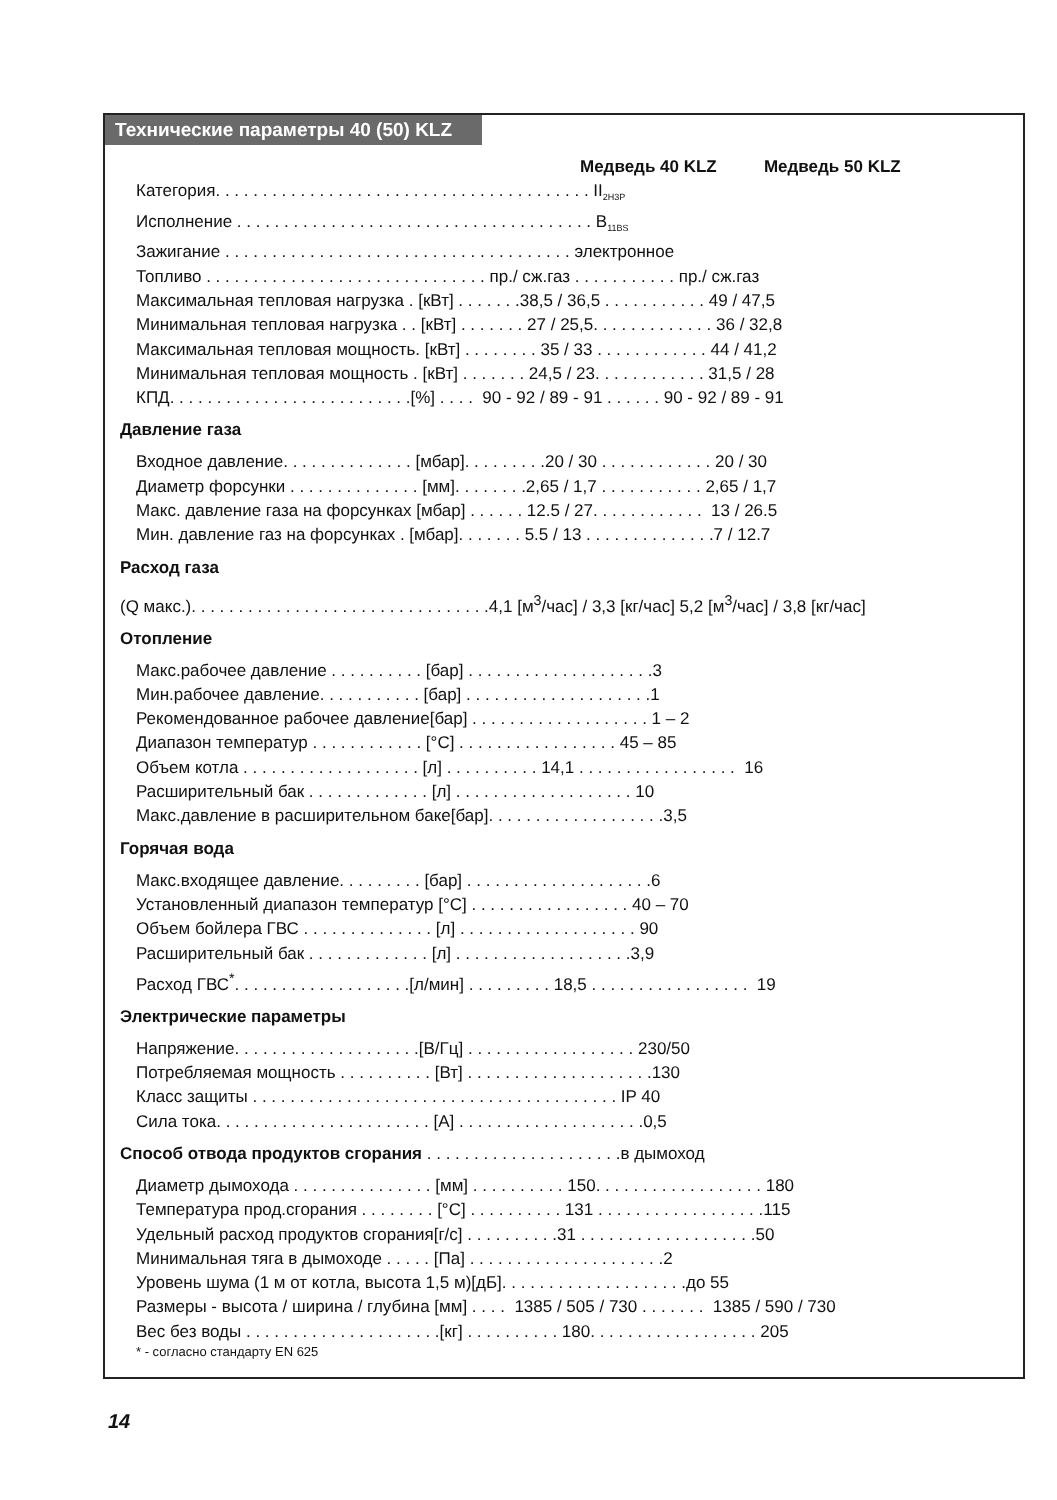Технические параметры 40 (50) KLZ
Медведь 40 KLZ Медведь 50 KLZ
Категория. . . . . . . . . . . . . . . . . . . . . . . . . . . . . . . . . . . . . . . . II<sub>2H3P</sub>
Исполнение . . . . . . . . . . . . . . . . . . . . . . . . . . . . . . . . . . . . . . B<sub>11BS</sub>
Зажигание . . . . . . . . . . . . . . . . . . . . . . . . . . . . . . . . . . . . . электронное
Топливо . . . . . . . . . . . . . . . . . . . . . . . . . . . . . . пр./ сж.газ . . . . . . . . . . . пр./ сж.газ
Максимальная тепловая нагрузка . [кВт] . . . . . . .38,5 / 36,5 . . . . . . . . . . . 49 / 47,5
Минимальная тепловая нагрузка . . [кВт] . . . . . . . 27 / 25,5. . . . . . . . . . . . . 36 / 32,8
Максимальная тепловая мощность. [кВт] . . . . . . . . 35 / 33 . . . . . . . . . . . . 44 / 41,2
Минимальная тепловая мощность . [кВт] . . . . . . . 24,5 / 23. . . . . . . . . . . . 31,5 / 28
КПД. . . . . . . . . . . . . . . . . . . . . . . . . .[%] . . . . 90 - 92 / 89 - 91 . . . . . . 90 - 92 / 89 - 91
Давление газа
Входное давление. . . . . . . . . . . . . . [мбар]. . . . . . . . .20 / 30 . . . . . . . . . . . . 20 / 30
Диаметр форсунки . . . . . . . . . . . . . . [мм]. . . . . . . .2,65 / 1,7 . . . . . . . . . . . 2,65 / 1,7
Макс. давление газа на форсунках [мбар] . . . . . . 12.5 / 27. . . . . . . . . . . . 13 / 26.5
Мин. давление газ на форсунках . [мбар]. . . . . . . 5.5 / 13 . . . . . . . . . . . . . .7 / 12.7
Расход газа
(Q макс.). . . . . . . . . . . . . . . . . . . . . . . . . . . . . . . .4,1 [м<sup>3</sup>/час] / 3,3 [кг/час] 5,2 [м<sup>3</sup>/час] / 3,8 [кг/час]
Отопление
Макс.рабочее давление . . . . . . . . . . [бар] . . . . . . . . . . . . . . . . . . . .3
Мин.рабочее давление. . . . . . . . . . . [бар] . . . . . . . . . . . . . . . . . . . .1
Рекомендованное рабочее давление[бар] . . . . . . . . . . . . . . . . . . . 1 – 2
Диапазон температур . . . . . . . . . . . . [°C] . . . . . . . . . . . . . . . . . 45 – 85
Объем котла . . . . . . . . . . . . . . . . . . . [л] . . . . . . . . . . 14,1 . . . . . . . . . . . . . . . . . 16
Расширительный бак . . . . . . . . . . . . . [л] . . . . . . . . . . . . . . . . . . . 10
Макс.давление в расширительном баке[бар]. . . . . . . . . . . . . . . . . . .3,5
Горячая вода
Макс.входящее давление. . . . . . . . . [бар] . . . . . . . . . . . . . . . . . . . .6
Установленный диапазон температур [°C] . . . . . . . . . . . . . . . . . 40 – 70
Объем бойлера ГВС . . . . . . . . . . . . . . [л] . . . . . . . . . . . . . . . . . . . 90
Расширительный бак . . . . . . . . . . . . . [л] . . . . . . . . . . . . . . . . . . .3,9
Расход ГВС<sup>*</sup>. . . . . . . . . . . . . . . . . . .[л/мин] . . . . . . . . . 18,5 . . . . . . . . . . . . . . . . . 19
Электрические параметры
Напряжение. . . . . . . . . . . . . . . . . . . .[В/Гц] . . . . . . . . . . . . . . . . . . 230/50
Потребляемая мощность . . . . . . . . . . [Вт] . . . . . . . . . . . . . . . . . . . .130
Класс защиты . . . . . . . . . . . . . . . . . . . . . . . . . . . . . . . . . . . . . . . IP 40
Сила тока. . . . . . . . . . . . . . . . . . . . . . . [А] . . . . . . . . . . . . . . . . . . . .0,5
Способ отвода продуктов сгорания . . . . . . . . . . . . . . . . . . . . .в дымоход
Диаметр дымохода . . . . . . . . . . . . . . . [мм] . . . . . . . . . . 150. . . . . . . . . . . . . . . . . . 180
Температура прод.сгорания . . . . . . . . [°C] . . . . . . . . . . 131 . . . . . . . . . . . . . . . . . .115
Удельный расход продуктов сгорания[г/с] . . . . . . . . . .31 . . . . . . . . . . . . . . . . . . .50
Минимальная тяга в дымоходе . . . . . [Па] . . . . . . . . . . . . . . . . . . . . .2
Уровень шума (1 м от котла, высота 1,5 м)[дБ]. . . . . . . . . . . . . . . . . . . .до 55
Размеры - высота / ширина / глубина [мм] . . . . 1385 / 505 / 730 . . . . . . . 1385 / 590 / 730
Вес без воды . . . . . . . . . . . . . . . . . . . . .[кг] . . . . . . . . . . 180. . . . . . . . . . . . . . . . . . 205
* - согласно стандарту EN 625
14